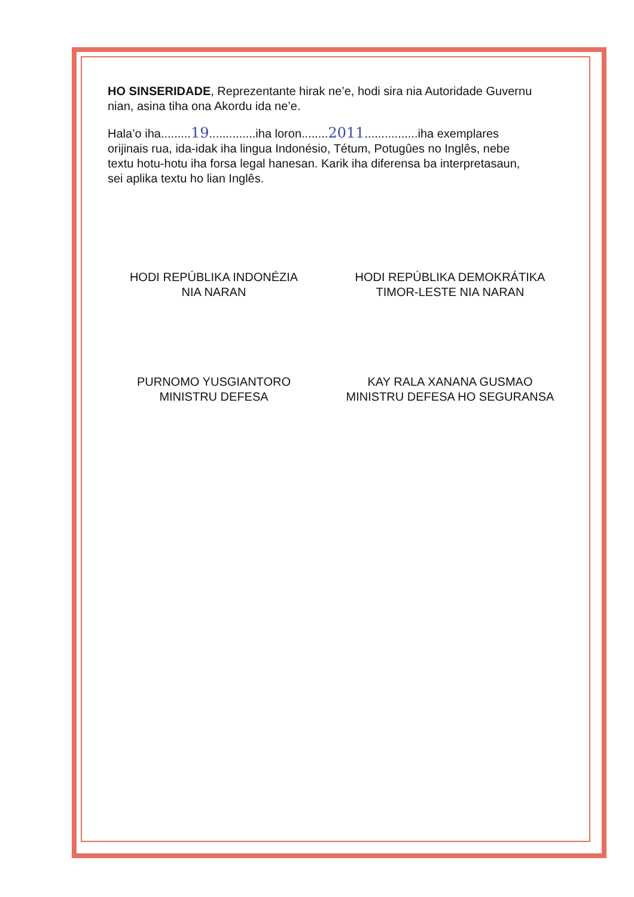HO SINSERIDADE, Reprezentante hirak ne’e, hodi sira nia Autoridade Guvernu nian, asina tiha ona Akordu ida ne’e.
Hala’o iha.........19..............iha loron........2011................iha exemplares orijinais rua, ida-idak iha lingua Indonésio, Tétum, Potugûes no Inglês, nebe textu hotu-hotu iha forsa legal hanesan. Karik iha diferensa ba interpretasaun, sei aplika textu ho lian Inglês.
HODI REPÚBLIKA INDONÉZIA
NIA NARAN
PURNOMO YUSGIANTORO
MINISTRU DEFESA
HODI REPÚBLIKA DEMOKRÁTIKA
TIMOR-LESTE NIA NARAN
KAY RALA XANANA GUSMAO
MINISTRU DEFESA HO SEGURANSA